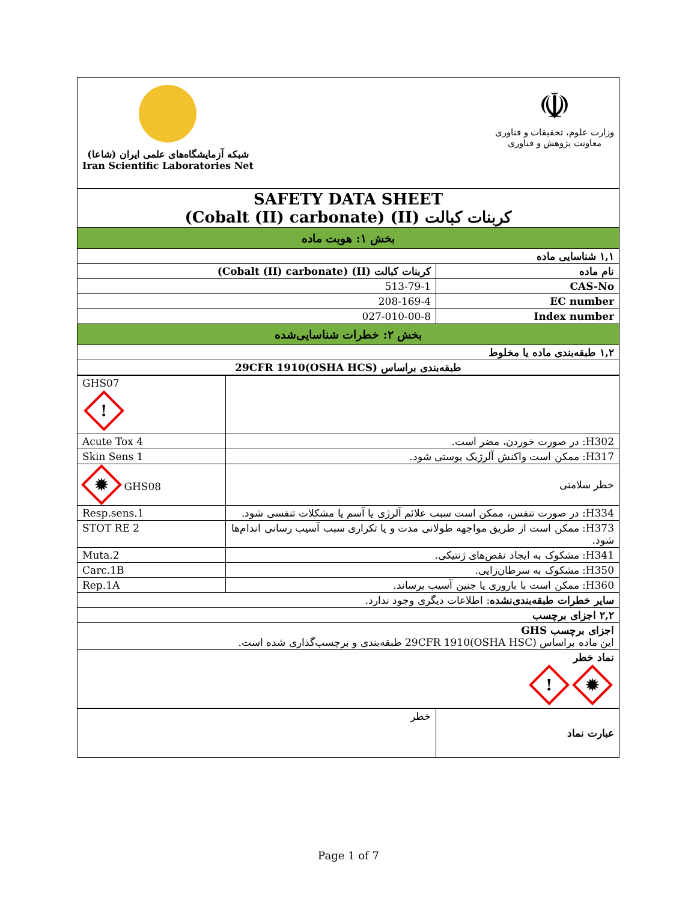| شبکه آزمایشگاه‌های علمی ایران (شاعا) Iran Scientific Laboratories Net ☫ وزارت علوم، تحقیقات و فناوری معاونت پژوهش و فناوری | |
| SAFETY DATA SHEET کربنات کبالت (II) (Cobalt (II) carbonate) | |
| بخش ۱: هویت ماده | |
| ۱,۱ شناسایی ماده | |
| کربنات کبالت (II) (Cobalt (II) carbonate) | نام ماده |
| 513-79-1 | CAS-No |
| 208-169-4 | EC number |
| 027-010-00-8 | Index number |
| بخش ۲: خطرات شناسایی‌شده | |
| ۱,۲ طبقه‌بندی ماده یا مخلوط | |
| طبقه‌بندی براساس 29CFR 1910(OSHA HCS) | |
| GHS07 ! | |
| Acute Tox 4 | H302: در صورت خوردن، مضر است. |
| Skin Sens 1 | H317: ممکن است واکنش آلرژیک پوستی شود. |
| ✹ GHS08 | خطر سلامتی |
| Resp.sens.1 | H334: در صورت تنفس، ممکن است سبب علائم آلرژی یا آسم یا مشکلات تنفسی شود. |
| STOT RE 2 | H373: ممکن است از طریق مواجهه طولانی مدت و یا تکراری سبب آسیب رسانی اندام‌ها شود. |
| Muta.2 | H341: مشکوک به ایجاد نقص‌های ژنتیکی. |
| Carc.1B | H350: مشکوک به سرطان‌زایی. |
| Rep.1A | H360: ممکن است با باروری یا جنین آسیب برساند. |
| سایر خطرات طبقه‌بندی‌نشده : اطلاعات دیگری وجود ندارد. | |
| ۲,۲ اجزای برچسب | |
| اجزای برچسب GHS این ماده براساس 29CFR 1910(OSHA HSC) طبقه‌بندی و برچسب‌گذاری شده است. | |
| نماد خطر ✹ ! | |
| خطر | عبارت نماد |
Page 1 of 7